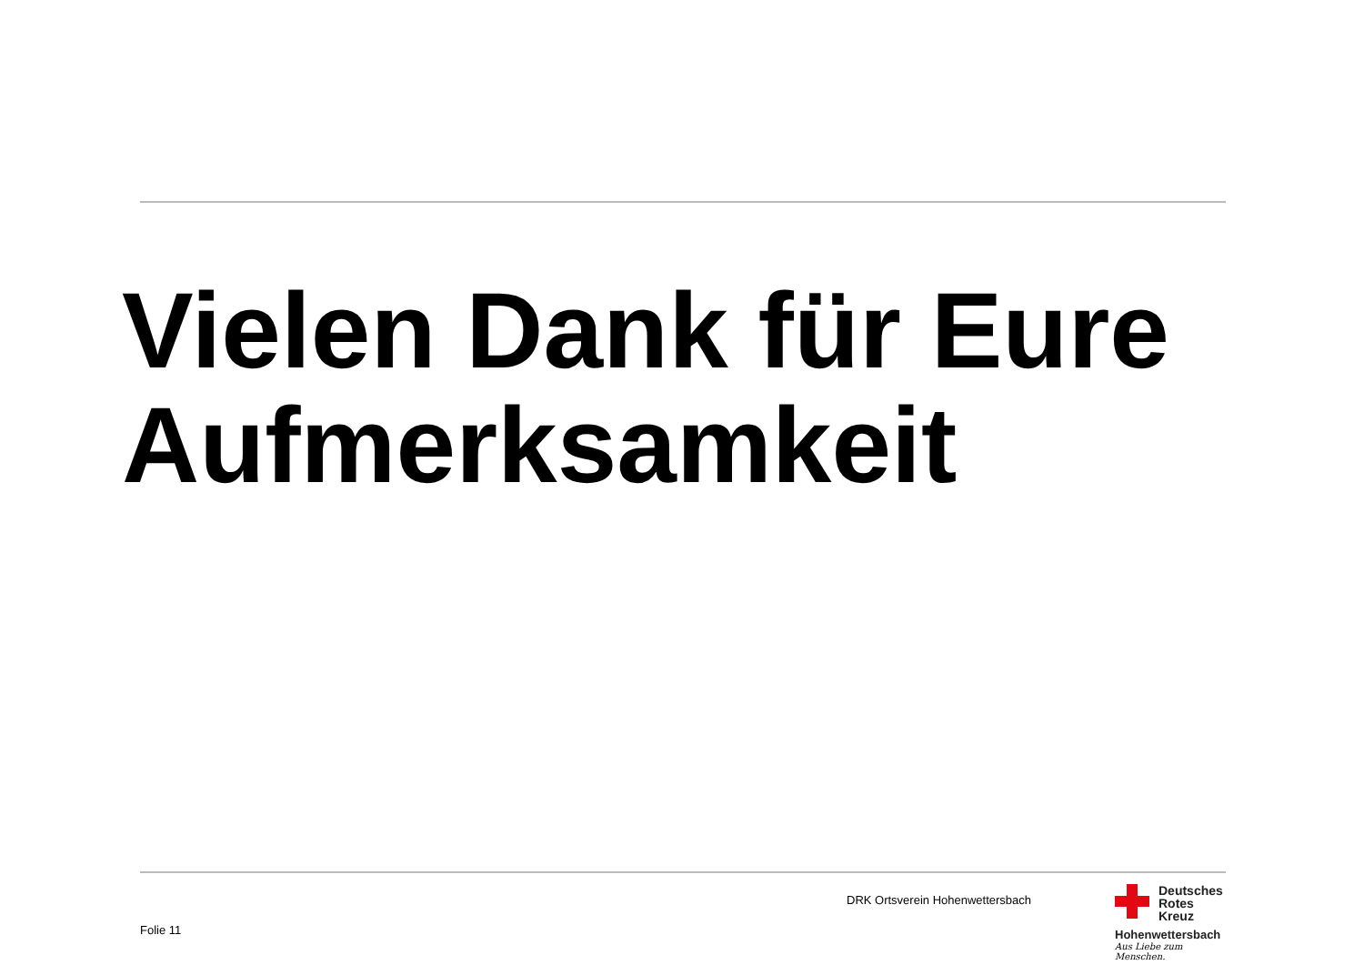Vielen Dank für Eure
Aufmerksamkeit
DRK Ortsverein Hohenwettersbach
Folie 11
Deutsches
Rotes
Kreuz
Hohenwettersbach
Aus Liebe zum Menschen.